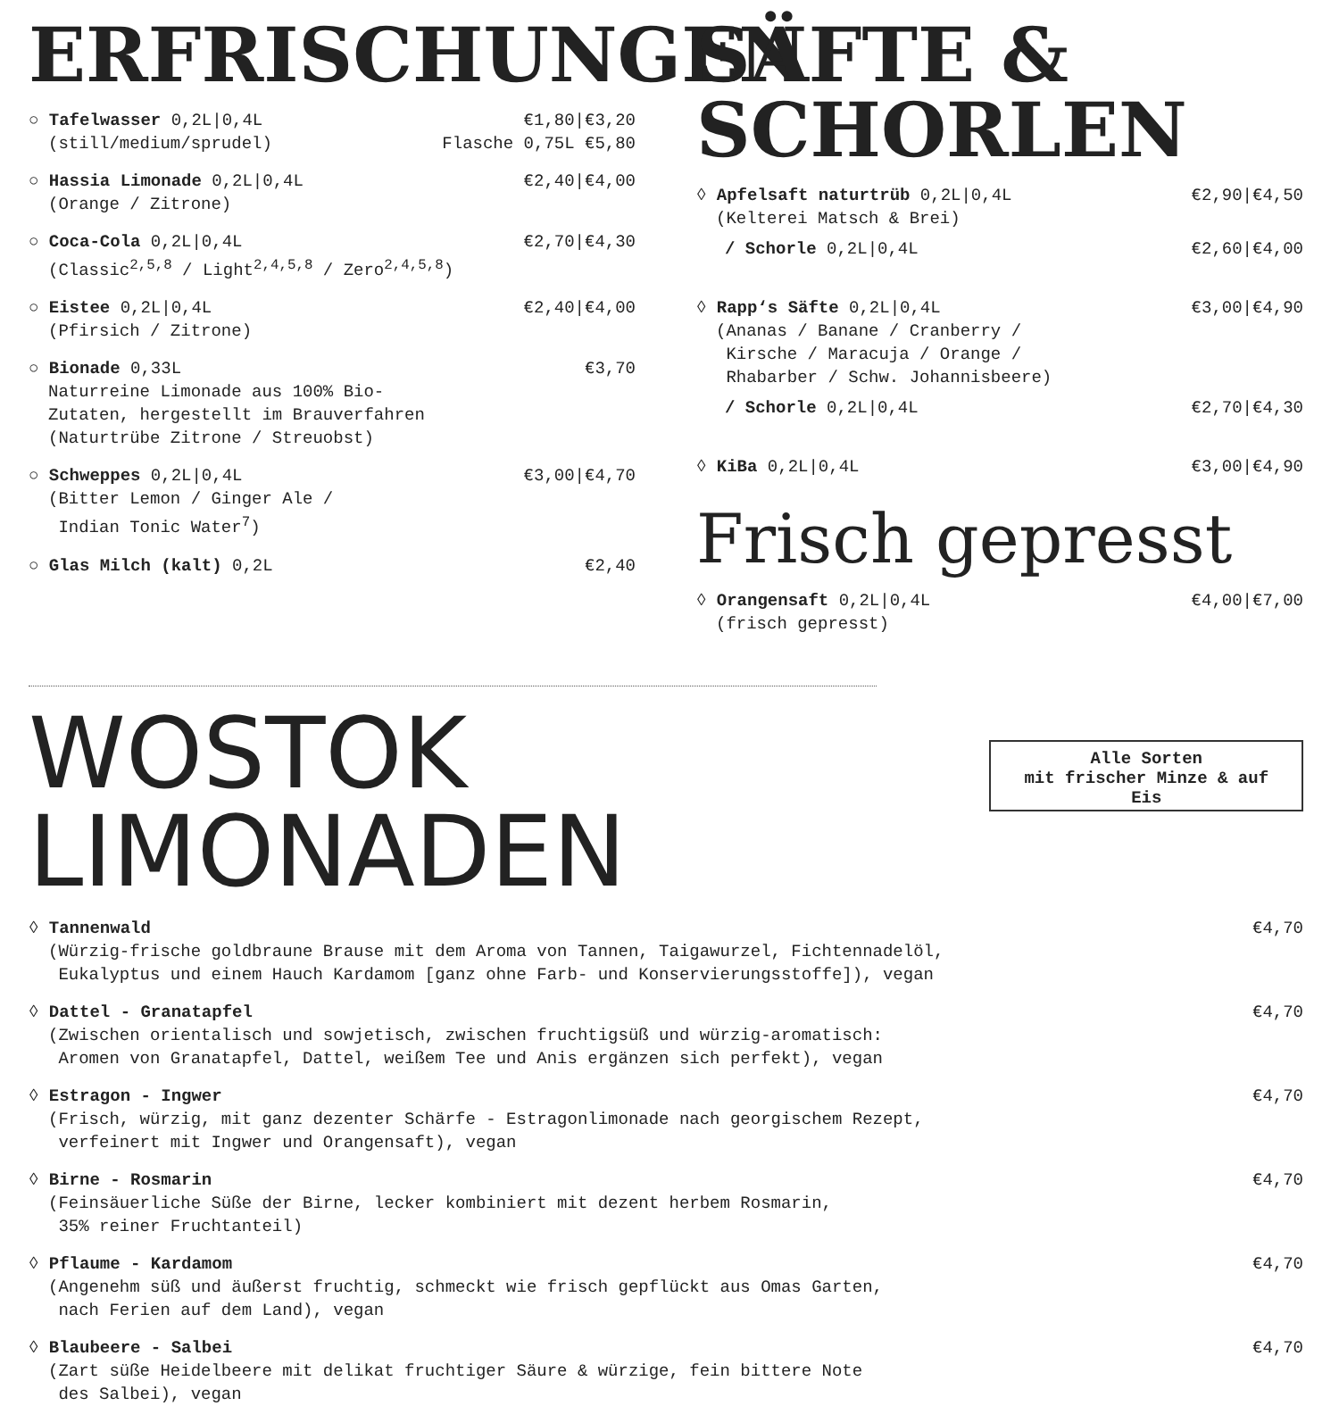ERFRISCHUNGEN
○ Tafelwasser 0,2L|0,4L €1,80|€3,20
(still/medium/sprudel) Flasche 0,75L €5,80
○ Hassia Limonade 0,2L|0,4L €2,40|€4,00
(Orange / Zitrone)
○ Coca-Cola 0,2L|0,4L €2,70|€4,30
(Classic<sup>2,5,8</sup> / Light<sup>2,4,5,8</sup> / Zero<sup>2,4,5,8</sup>)
○ Eistee 0,2L|0,4L €2,40|€4,00
(Pfirsich / Zitrone)
○ Bionade 0,33L €3,70
Naturreine Limonade aus 100% Bio-
Zutaten, hergestellt im Brauverfahren
(Naturtrübe Zitrone / Streuobst)
○ Schweppes 0,2L|0,4L €3,00|€4,70
(Bitter Lemon / Ginger Ale /
Indian Tonic Water<sup>7</sup>)
○ Glas Milch (kalt) 0,2L €2,40
SÄFTE & SCHORLEN
◊ Apfelsaft naturtrüb 0,2L|0,4L €2,90|€4,50
(Kelterei Matsch & Brei)
/ Schorle 0,2L|0,4L €2,60|€4,00
◊ Rapp‘s Säfte 0,2L|0,4L €3,00|€4,90
(Ananas / Banane / Cranberry /
Kirsche / Maracuja / Orange /
Rhabarber / Schw. Johannisbeere)
/ Schorle 0,2L|0,4L €2,70|€4,30
◊ KiBa 0,2L|0,4L €3,00|€4,90
Frisch gepresst
◊ Orangensaft 0,2L|0,4L €4,00|€7,00
(frisch gepresst)
WOSTOK LIMONADEN
Alle Sorten
mit frischer Minze & auf Eis
◊ Tannenwald €4,70
(Würzig-frische goldbraune Brause mit dem Aroma von Tannen, Taigawurzel, Fichtennadelöl,
Eukalyptus und einem Hauch Kardamom [ganz ohne Farb- und Konservierungsstoffe]), vegan
◊ Dattel - Granatapfel €4,70
(Zwischen orientalisch und sowjetisch, zwischen fruchtigsüß und würzig-aromatisch:
Aromen von Granatapfel, Dattel, weißem Tee und Anis ergänzen sich perfekt), vegan
◊ Estragon - Ingwer €4,70
(Frisch, würzig, mit ganz dezenter Schärfe - Estragonlimonade nach georgischem Rezept,
verfeinert mit Ingwer und Orangensaft), vegan
◊ Birne - Rosmarin €4,70
(Feinsäuerliche Süße der Birne, lecker kombiniert mit dezent herbem Rosmarin,
35% reiner Fruchtanteil)
◊ Pflaume - Kardamom €4,70
(Angenehm süß und äußerst fruchtig, schmeckt wie frisch gepflückt aus Omas Garten,
nach Ferien auf dem Land), vegan
◊ Blaubeere - Salbei €4,70
(Zart süße Heidelbeere mit delikat fruchtiger Säure & würzige, fein bittere Note
des Salbei), vegan